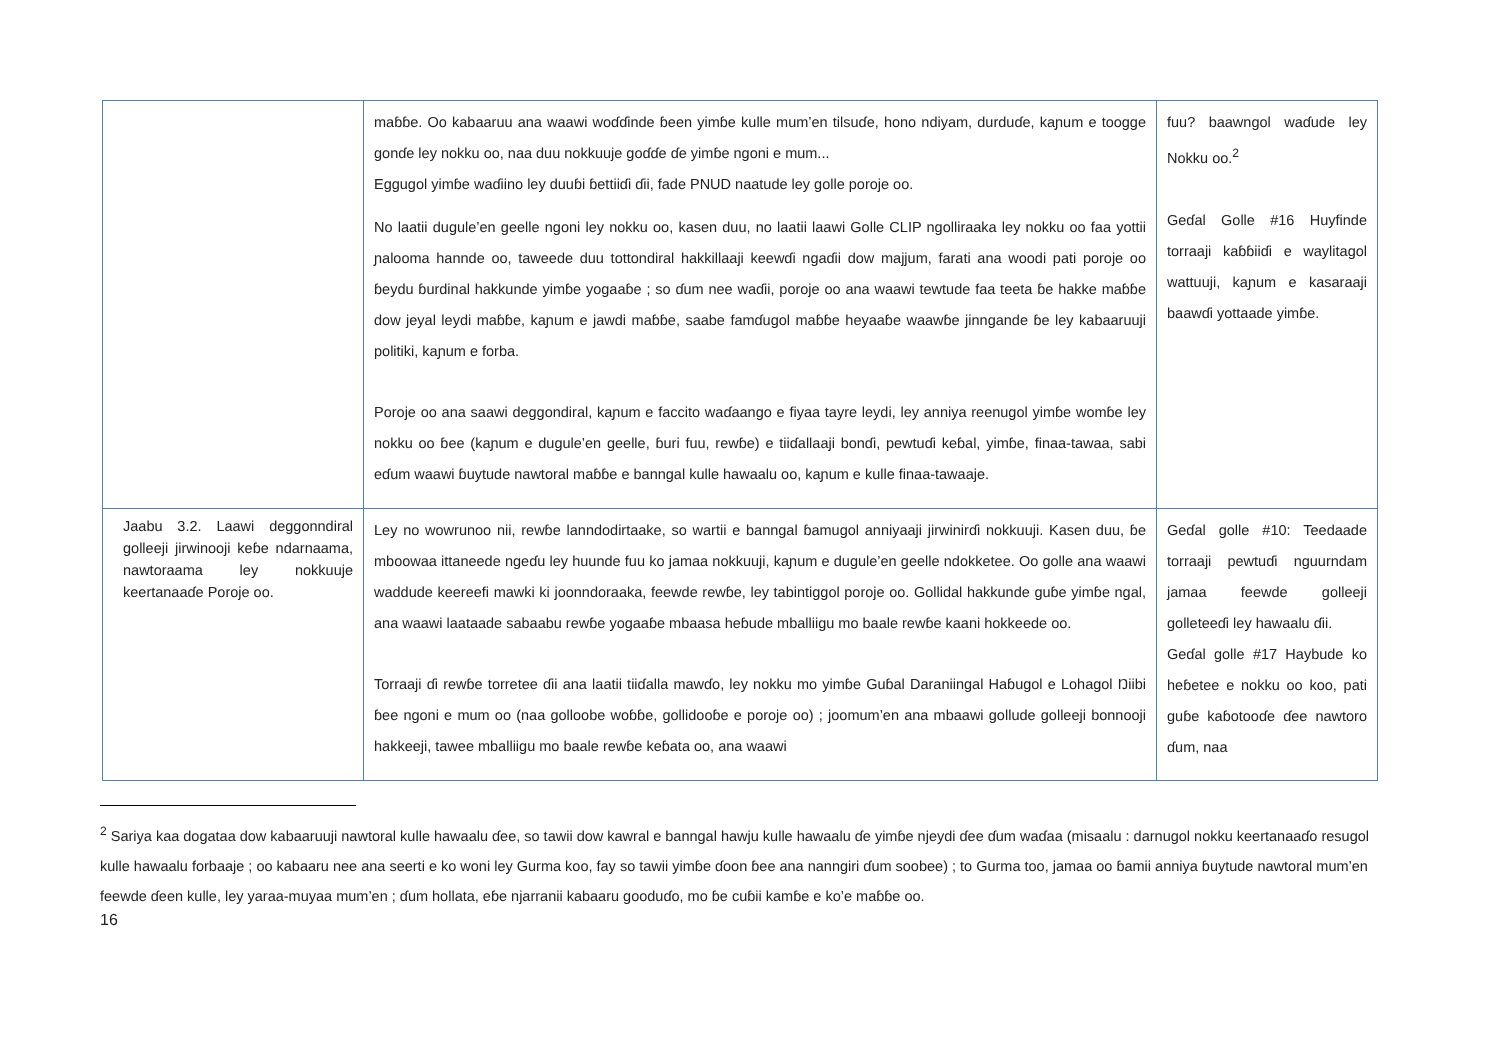| | maɓɓe. Oo kabaaruu ana waawi woɗɗinde ɓeen yimɓe kulle mum’en tilsuɗe, hono ndiyam, durduɗe, kaɲum e toogge gonɗe ley nokku oo, naa duu nokkuuje goɗɗe ɗe yimɓe ngoni e mum... Eggugol yimɓe waɗiino ley duuɓi ɓettiiɗi ɗii, fade PNUD naatude ley golle poroje oo. No laatii dugule’en geelle ngoni ley nokku oo, kasen duu, no laatii laawi Golle CLIP ngolliraaka ley nokku oo faa yottii ɲalooma hannde oo, taweede duu tottondiral hakkillaaji keewɗi ngaɗii dow majjum, farati ana woodi pati poroje oo ɓeydu ɓurdinal hakkunde yimɓe yogaaɓe ; so ɗum nee waɗii, poroje oo ana waawi tewtude faa teeta ɓe hakke maɓɓe dow jeyal leydi maɓɓe, kaɲum e jawdi maɓɓe, saabe famɗugol maɓɓe heyaaɓe waawɓe jinngande ɓe ley kabaaruuji politiki, kaɲum e forba. Poroje oo ana saawi deggondiral, kaɲum e faccito waɗaango e fiyaa tayre leydi, ley anniya reenugol yimɓe womɓe ley nokku oo ɓee (kaɲum e dugule’en geelle, ɓuri fuu, rewɓe) e tiiɗallaaji bonɗi, pewtuɗi keɓal, yimɓe, finaa-tawaa, sabi eɗum waawi ɓuytude nawtoral maɓɓe e banngal kulle hawaalu oo, kaɲum e kulle finaa-tawaaje. | fuu? baawngol waɗude ley Nokku oo.<sup>2</sup> Geɗal Golle #16 Huyfinde torraaji kaɓɓiiɗi e waylitagol wattuuji, kaɲum e kasaraaji baawɗi yottaade yimɓe. |
| Jaabu 3.2. Laawi deggonndiral golleeji jirwinooji keɓe ndarnaama, nawtoraama ley nokkuuje keertanaaɗe Poroje oo. | Ley no wowrunoo nii, rewɓe lanndodirtaake, so wartii e banngal ɓamugol anniyaaji jirwinirɗi nokkuuji. Kasen duu, ɓe mboowaa ittaneede ngeɗu ley huunde fuu ko jamaa nokkuuji, kaɲum e dugule’en geelle ndokketee. Oo golle ana waawi waddude keereefi mawki ki joonndoraaka, feewde rewɓe, ley tabintiggol poroje oo. Gollidal hakkunde guɓe yimɓe ngal, ana waawi laataade sabaabu rewɓe yogaaɓe mbaasa heɓude mballiigu mo baale rewɓe kaani hokkeede oo. Torraaji ɗi rewɓe torretee ɗii ana laatii tiiɗalla mawɗo, ley nokku mo yimɓe Guɓal Daraniingal Haɓugol e Lohagol Ŋiibi ɓee ngoni e mum oo (naa golloobe woɓɓe, gollidooɓe e poroje oo) ; joomum’en ana mbaawi gollude golleeji bonnooji hakkeeji, tawee mballiigu mo baale rewɓe keɓata oo, ana waawi | Geɗal golle #10: Teedaade torraaji pewtuɗi nguurndam jamaa feewde golleeji golleteeɗi ley hawaalu ɗii. Geɗal golle #17 Haybude ko heɓetee e nokku oo koo, pati guɓe kaɓotooɗe ɗee nawtoro ɗum, naa |
<sup>2</sup> Sariya kaa dogataa dow kabaaruuji nawtoral kulle hawaalu ɗee, so tawii dow kawral e banngal hawju kulle hawaalu ɗe yimɓe njeydi ɗee ɗum waɗaa (misaalu : darnugol nokku keertanaaɗo resugol kulle hawaalu forbaaje ; oo kabaaru nee ana seerti e ko woni ley Gurma koo, fay so tawii yimɓe ɗoon ɓee ana nanngiri ɗum soobee) ; to Gurma too, jamaa oo ɓamii anniya ɓuytude nawtoral mum’en feewde ɗeen kulle, ley yaraa-muyaa mum’en ; ɗum hollata, eɓe njarranii kabaaru gooduɗo, mo ɓe cuɓii kamɓe e ko’e maɓɓe oo.
16